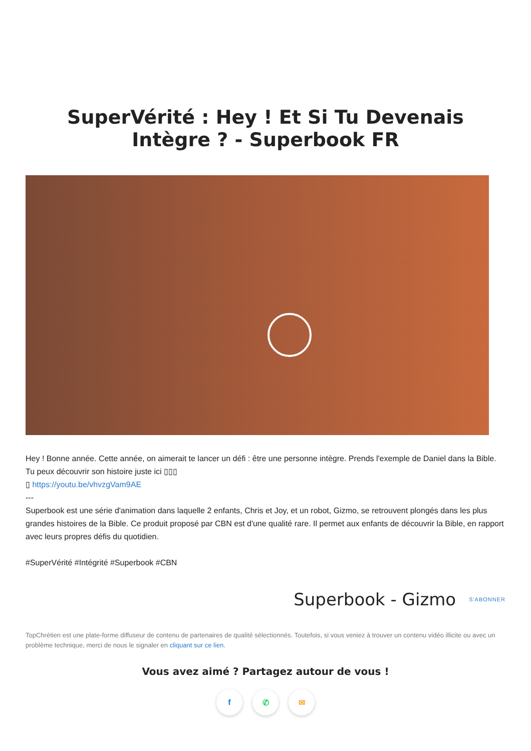SuperVérité : Hey ! Et Si Tu Devenais Intègre ? - Superbook FR
Hey ! Bonne année. Cette année, on aimerait te lancer un défi : être une personne intègre. Prends l'exemple de Daniel dans la Bible. Tu peux découvrir son histoire juste ici ▯▯▯
▯ https://youtu.be/vhvzgVam9AE
---
Superbook est une série d'animation dans laquelle 2 enfants, Chris et Joy, et un robot, Gizmo, se retrouvent plongés dans les plus grandes histoires de la Bible. Ce produit proposé par CBN est d'une qualité rare. Il permet aux enfants de découvrir la Bible, en rapport avec leurs propres défis du quotidien.
#SuperVérité #Intégrité #Superbook #CBN
Superbook - Gizmo S'ABONNER
TopChrétien est une plate-forme diffuseur de contenu de partenaires de qualité sélectionnés. Toutefois, si vous veniez à trouver un contenu vidéo illicite ou avec un problème technique, merci de nous le signaler en cliquant sur ce lien.
Vous avez aimé ? Partagez autour de vous !
f ✆ ✉